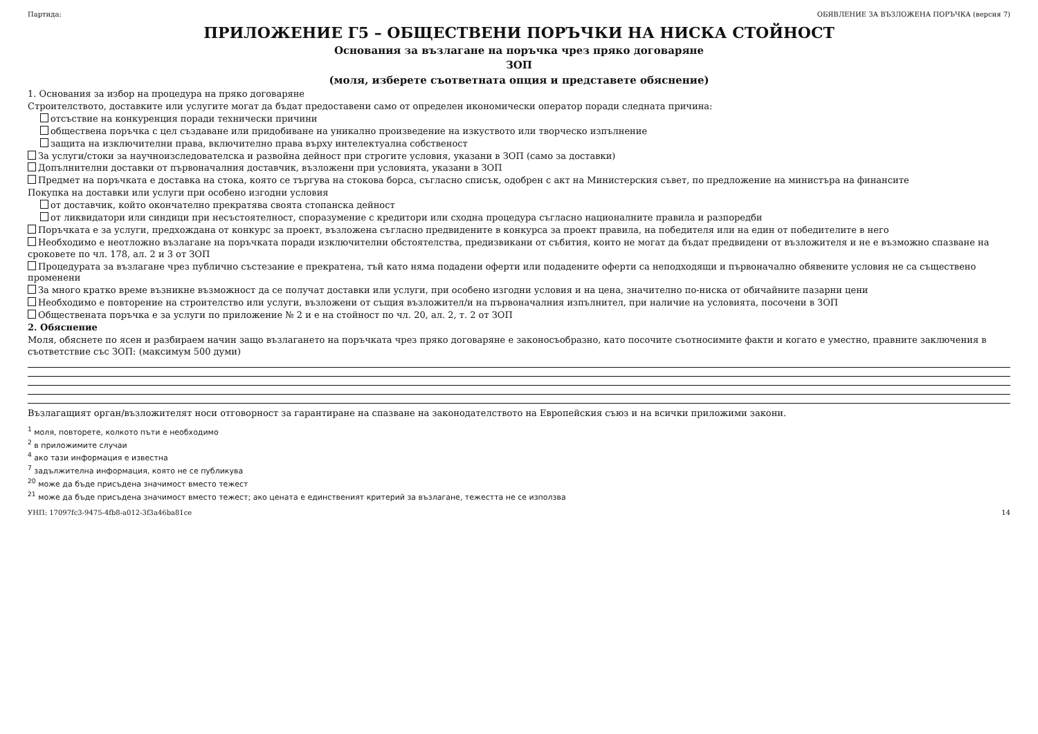Партида: ОБЯВЛЕНИЕ ЗА ВЪЗЛОЖЕНА ПОРЪЧКА (версия 7)
ПРИЛОЖЕНИЕ Г5 – ОБЩЕСТВЕНИ ПОРЪЧКИ НА НИСКА СТОЙНОСТ
Основания за възлагане на поръчка чрез пряко договаряне
ЗОП
(моля, изберете съответната опция и представете обяснение)
1. Основания за избор на процедура на пряко договаряне
Строителството, доставките или услугите могат да бъдат предоставени само от определен икономически оператор поради следната причина:
отсъствие на конкуренция поради технически причини
обществена поръчка с цел създаване или придобиване на уникално произведение на изкуството или творческо изпълнение
защита на изключителни права, включително права върху интелектуална собственост
За услуги/стоки за научноизследователска и развойна дейност при строгите условия, указани в ЗОП (само за доставки)
Допълнителни доставки от първоначалния доставчик, възложени при условията, указани в ЗОП
Предмет на поръчката е доставка на стока, която се търгува на стокова борса, съгласно списък, одобрен с акт на Министерския съвет, по предложение на министъра на финансите
Покупка на доставки или услуги при особено изгодни условия
от доставчик, който окончателно прекратява своята стопанска дейност
от ликвидатори или синдици при несъстоятелност, споразумение с кредитори или сходна процедура съгласно националните правила и разпоредби
Поръчката е за услуги, предхождана от конкурс за проект, възложена съгласно предвидените в конкурса за проект правила, на победителя или на един от победителите в него
Необходимо е неотложно възлагане на поръчката поради изключителни обстоятелства, предизвикани от събития, които не могат да бъдат предвидени от възложителя и не е възможно спазване на сроковете по чл. 178, ал. 2 и 3 от ЗОП
Процедурата за възлагане чрез публично състезание е прекратена, тъй като няма подадени оферти или подадените оферти са неподходящи и първоначално обявените условия не са съществено променени
За много кратко време възникне възможност да се получат доставки или услуги, при особено изгодни условия и на цена, значително по-ниска от обичайните пазарни цени
Необходимо е повторение на строителство или услуги, възложени от същия възложител/и на първоначалния изпълнител, при наличие на условията, посочени в ЗОП
Обществената поръчка е за услуги по приложение № 2 и е на стойност по чл. 20, ал. 2, т. 2 от ЗОП
2. Обяснение
Моля, обяснете по ясен и разбираем начин защо възлагането на поръчката чрез пряко договаряне е законосъобразно, като посочите съотносимите факти и когато е уместно, правните заключения в съответствие със ЗОП: (максимум 500 думи)
Възлагащият орган/възложителят носи отговорност за гарантиране на спазване на законодателството на Европейския съюз и на всички приложими закони.
<sup>1</sup> моля, повторете, колкото пъти е необходимо
<sup>2</sup> в приложимите случаи
<sup>4</sup> ако тази информация е известна
<sup>7</sup> задължителна информация, която не се публикува
<sup>20</sup> може да бъде присъдена значимост вместо тежест
<sup>21</sup> може да бъде присъдена значимост вместо тежест; ако цената е единственият критерий за възлагане, тежестта не се използва
УНП: 17097fc3-9475-4fb8-a012-3f3a46ba81ce 14